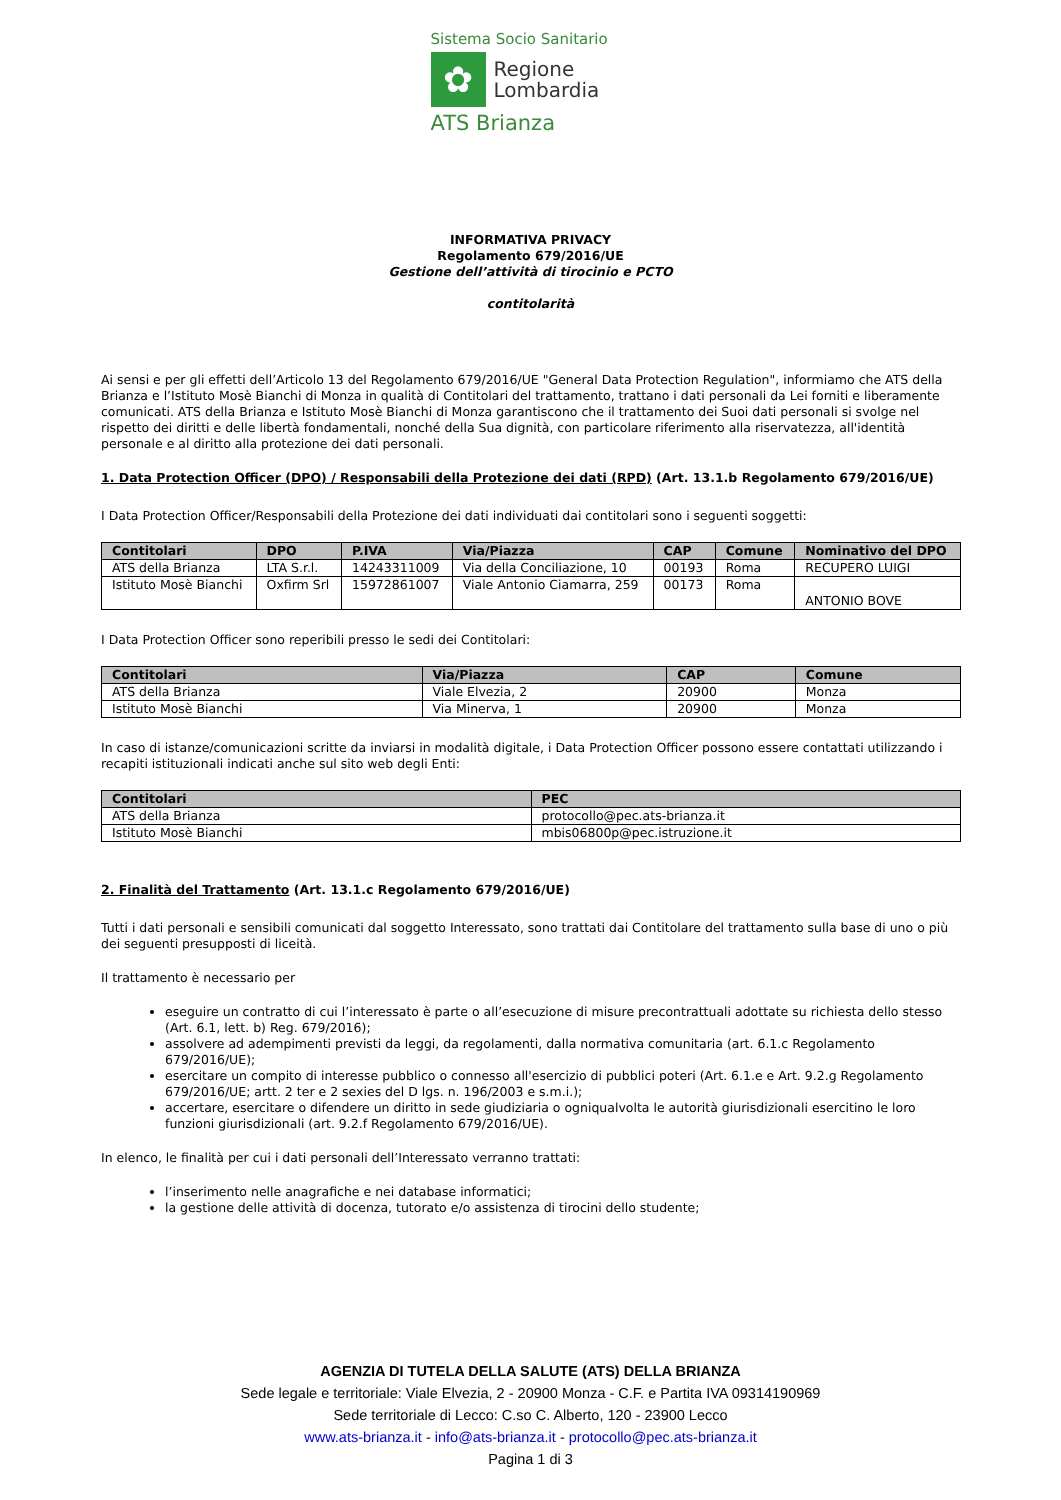Sistema Socio Sanitario
✿
Regione
Lombardia
ATS Brianza
INFORMATIVA PRIVACY
Regolamento 679/2016/UE
Gestione dell’attività di tirocinio e PCTO
contitolarità
Ai sensi e per gli effetti dell’Articolo 13 del Regolamento 679/2016/UE "General Data Protection Regulation", informiamo che ATS della Brianza e l’Istituto Mosè Bianchi di Monza in qualità di Contitolari del trattamento, trattano i dati personali da Lei forniti e liberamente comunicati. ATS della Brianza e Istituto Mosè Bianchi di Monza garantiscono che il trattamento dei Suoi dati personali si svolge nel rispetto dei diritti e delle libertà fondamentali, nonché della Sua dignità, con particolare riferimento alla riservatezza, all'identità personale e al diritto alla protezione dei dati personali.
1. Data Protection Officer (DPO) / Responsabili della Protezione dei dati (RPD) (Art. 13.1.b Regolamento 679/2016/UE)
I Data Protection Officer/Responsabili della Protezione dei dati individuati dai contitolari sono i seguenti soggetti:
| Contitolari | DPO | P.IVA | Via/Piazza | CAP | Comune | Nominativo del DPO |
| --- | --- | --- | --- | --- | --- | --- |
| ATS della Brianza | LTA S.r.l. | 14243311009 | Via della Conciliazione, 10 | 00193 | Roma | RECUPERO LUIGI |
| Istituto Mosè Bianchi | Oxfirm Srl | 15972861007 | Viale Antonio Ciamarra, 259 | 00173 | Roma | ANTONIO BOVE |
I Data Protection Officer sono reperibili presso le sedi dei Contitolari:
| Contitolari | Via/Piazza | CAP | Comune |
| --- | --- | --- | --- |
| ATS della Brianza | Viale Elvezia, 2 | 20900 | Monza |
| Istituto Mosè Bianchi | Via Minerva, 1 | 20900 | Monza |
In caso di istanze/comunicazioni scritte da inviarsi in modalità digitale, i Data Protection Officer possono essere contattati utilizzando i recapiti istituzionali indicati anche sul sito web degli Enti:
| Contitolari | PEC |
| --- | --- |
| ATS della Brianza | protocollo@pec.ats-brianza.it |
| Istituto Mosè Bianchi | mbis06800p@pec.istruzione.it |
2. Finalità del Trattamento (Art. 13.1.c Regolamento 679/2016/UE)
Tutti i dati personali e sensibili comunicati dal soggetto Interessato, sono trattati dai Contitolare del trattamento sulla base di uno o più dei seguenti presupposti di liceità.
Il trattamento è necessario per
eseguire un contratto di cui l’interessato è parte o all’esecuzione di misure precontrattuali adottate su richiesta dello stesso (Art. 6.1, lett. b) Reg. 679/2016);
assolvere ad adempimenti previsti da leggi, da regolamenti, dalla normativa comunitaria (art. 6.1.c Regolamento 679/2016/UE);
esercitare un compito di interesse pubblico o connesso all'esercizio di pubblici poteri (Art. 6.1.e e Art. 9.2.g Regolamento 679/2016/UE; artt. 2 ter e 2 sexies del D lgs. n. 196/2003 e s.m.i.);
accertare, esercitare o difendere un diritto in sede giudiziaria o ogniqualvolta le autorità giurisdizionali esercitino le loro funzioni giurisdizionali (art. 9.2.f Regolamento 679/2016/UE).
In elenco, le finalità per cui i dati personali dell’Interessato verranno trattati:
l’inserimento nelle anagrafiche e nei database informatici;
la gestione delle attività di docenza, tutorato e/o assistenza di tirocini dello studente;
AGENZIA DI TUTELA DELLA SALUTE (ATS) DELLA BRIANZA
Sede legale e territoriale: Viale Elvezia, 2 - 20900 Monza - C.F. e Partita IVA 09314190969
Sede territoriale di Lecco: C.so C. Alberto, 120 - 23900 Lecco
www.ats-brianza.it - info@ats-brianza.it - protocollo@pec.ats-brianza.it
Pagina 1 di 3